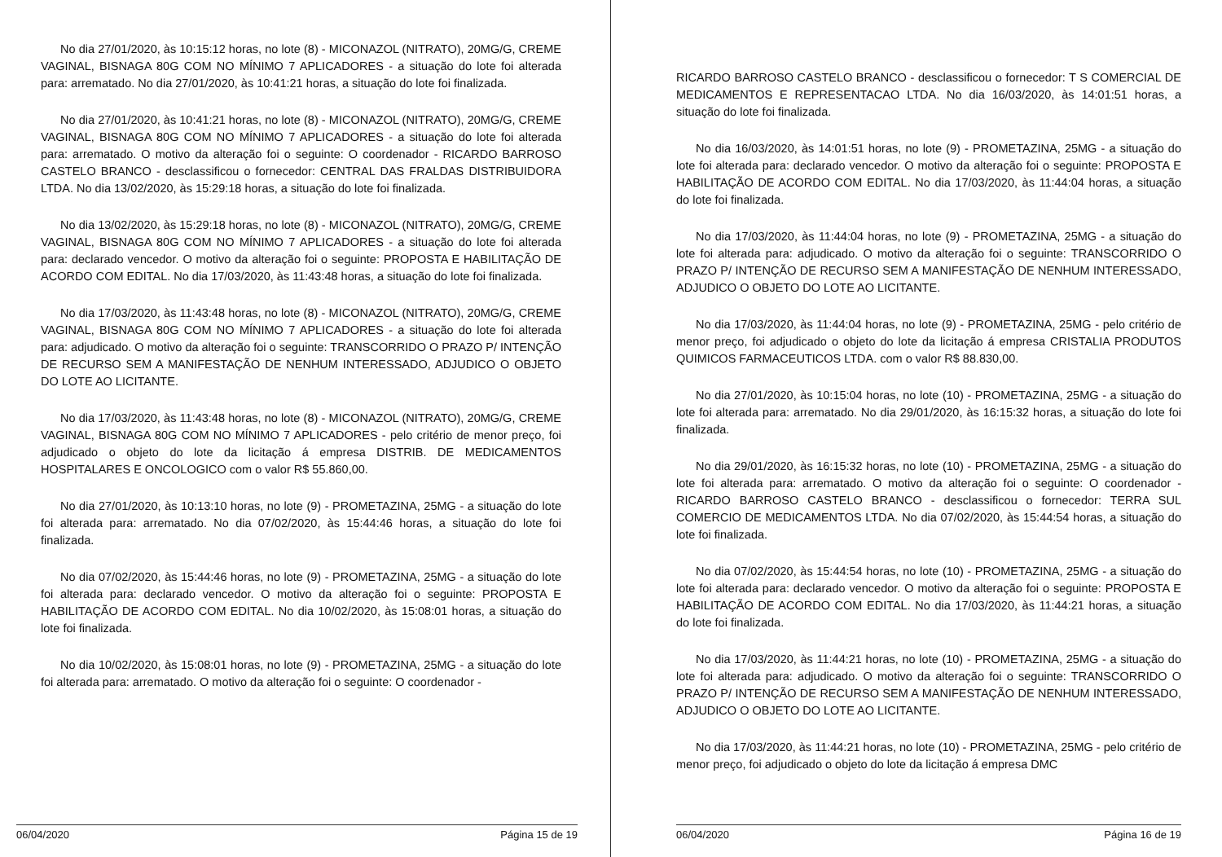No dia 27/01/2020, às 10:15:12 horas, no lote (8) - MICONAZOL (NITRATO), 20MG/G, CREME VAGINAL, BISNAGA 80G COM NO MÍNIMO 7 APLICADORES - a situação do lote foi alterada para: arrematado. No dia 27/01/2020, às 10:41:21 horas, a situação do lote foi finalizada.
No dia 27/01/2020, às 10:41:21 horas, no lote (8) - MICONAZOL (NITRATO), 20MG/G, CREME VAGINAL, BISNAGA 80G COM NO MÍNIMO 7 APLICADORES - a situação do lote foi alterada para: arrematado. O motivo da alteração foi o seguinte: O coordenador - RICARDO BARROSO CASTELO BRANCO - desclassificou o fornecedor: CENTRAL DAS FRALDAS DISTRIBUIDORA LTDA. No dia 13/02/2020, às 15:29:18 horas, a situação do lote foi finalizada.
No dia 13/02/2020, às 15:29:18 horas, no lote (8) - MICONAZOL (NITRATO), 20MG/G, CREME VAGINAL, BISNAGA 80G COM NO MÍNIMO 7 APLICADORES - a situação do lote foi alterada para: declarado vencedor. O motivo da alteração foi o seguinte: PROPOSTA E HABILITAÇÃO DE ACORDO COM EDITAL. No dia 17/03/2020, às 11:43:48 horas, a situação do lote foi finalizada.
No dia 17/03/2020, às 11:43:48 horas, no lote (8) - MICONAZOL (NITRATO), 20MG/G, CREME VAGINAL, BISNAGA 80G COM NO MÍNIMO 7 APLICADORES - a situação do lote foi alterada para: adjudicado. O motivo da alteração foi o seguinte: TRANSCORRIDO O PRAZO P/ INTENÇÃO DE RECURSO SEM A MANIFESTAÇÃO DE NENHUM INTERESSADO, ADJUDICO O OBJETO DO LOTE AO LICITANTE.
No dia 17/03/2020, às 11:43:48 horas, no lote (8) - MICONAZOL (NITRATO), 20MG/G, CREME VAGINAL, BISNAGA 80G COM NO MÍNIMO 7 APLICADORES - pelo critério de menor preço, foi adjudicado o objeto do lote da licitação á empresa DISTRIB. DE MEDICAMENTOS HOSPITALARES E ONCOLOGICO com o valor R$ 55.860,00.
No dia 27/01/2020, às 10:13:10 horas, no lote (9) - PROMETAZINA, 25MG - a situação do lote foi alterada para: arrematado. No dia 07/02/2020, às 15:44:46 horas, a situação do lote foi finalizada.
No dia 07/02/2020, às 15:44:46 horas, no lote (9) - PROMETAZINA, 25MG - a situação do lote foi alterada para: declarado vencedor. O motivo da alteração foi o seguinte: PROPOSTA E HABILITAÇÃO DE ACORDO COM EDITAL. No dia 10/02/2020, às 15:08:01 horas, a situação do lote foi finalizada.
No dia 10/02/2020, às 15:08:01 horas, no lote (9) - PROMETAZINA, 25MG - a situação do lote foi alterada para: arrematado. O motivo da alteração foi o seguinte: O coordenador -
06/04/2020 Página 15 de 19
RICARDO BARROSO CASTELO BRANCO - desclassificou o fornecedor: T S COMERCIAL DE MEDICAMENTOS E REPRESENTACAO LTDA. No dia 16/03/2020, às 14:01:51 horas, a situação do lote foi finalizada.
No dia 16/03/2020, às 14:01:51 horas, no lote (9) - PROMETAZINA, 25MG - a situação do lote foi alterada para: declarado vencedor. O motivo da alteração foi o seguinte: PROPOSTA E HABILITAÇÃO DE ACORDO COM EDITAL. No dia 17/03/2020, às 11:44:04 horas, a situação do lote foi finalizada.
No dia 17/03/2020, às 11:44:04 horas, no lote (9) - PROMETAZINA, 25MG - a situação do lote foi alterada para: adjudicado. O motivo da alteração foi o seguinte: TRANSCORRIDO O PRAZO P/ INTENÇÃO DE RECURSO SEM A MANIFESTAÇÃO DE NENHUM INTERESSADO, ADJUDICO O OBJETO DO LOTE AO LICITANTE.
No dia 17/03/2020, às 11:44:04 horas, no lote (9) - PROMETAZINA, 25MG - pelo critério de menor preço, foi adjudicado o objeto do lote da licitação á empresa CRISTALIA PRODUTOS QUIMICOS FARMACEUTICOS LTDA. com o valor R$ 88.830,00.
No dia 27/01/2020, às 10:15:04 horas, no lote (10) - PROMETAZINA, 25MG - a situação do lote foi alterada para: arrematado. No dia 29/01/2020, às 16:15:32 horas, a situação do lote foi finalizada.
No dia 29/01/2020, às 16:15:32 horas, no lote (10) - PROMETAZINA, 25MG - a situação do lote foi alterada para: arrematado. O motivo da alteração foi o seguinte: O coordenador - RICARDO BARROSO CASTELO BRANCO - desclassificou o fornecedor: TERRA SUL COMERCIO DE MEDICAMENTOS LTDA. No dia 07/02/2020, às 15:44:54 horas, a situação do lote foi finalizada.
No dia 07/02/2020, às 15:44:54 horas, no lote (10) - PROMETAZINA, 25MG - a situação do lote foi alterada para: declarado vencedor. O motivo da alteração foi o seguinte: PROPOSTA E HABILITAÇÃO DE ACORDO COM EDITAL. No dia 17/03/2020, às 11:44:21 horas, a situação do lote foi finalizada.
No dia 17/03/2020, às 11:44:21 horas, no lote (10) - PROMETAZINA, 25MG - a situação do lote foi alterada para: adjudicado. O motivo da alteração foi o seguinte: TRANSCORRIDO O PRAZO P/ INTENÇÃO DE RECURSO SEM A MANIFESTAÇÃO DE NENHUM INTERESSADO, ADJUDICO O OBJETO DO LOTE AO LICITANTE.
No dia 17/03/2020, às 11:44:21 horas, no lote (10) - PROMETAZINA, 25MG - pelo critério de menor preço, foi adjudicado o objeto do lote da licitação á empresa DMC
06/04/2020 Página 16 de 19